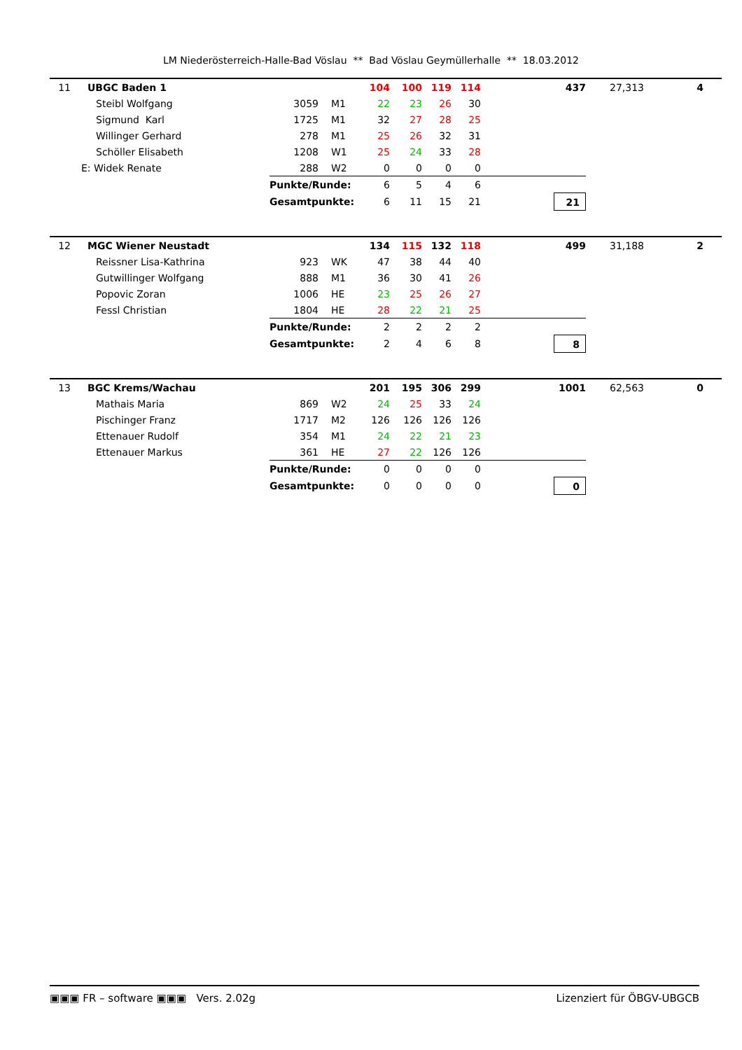LM Niederösterreich-Halle-Bad Vöslau ** Bad Vöslau Geymüllerhalle ** 18.03.2012
| 11 | UBGC Baden 1 | | | 104 | 100 | 119 | 114 | 437 | 27,313 | 4 |
| | Steibl Wolfgang | 3059 | M1 | 22 | 23 | 26 | 30 | | | |
| | Sigmund Karl | 1725 | M1 | 32 | 27 | 28 | 25 | | | |
| | Willinger Gerhard | 278 | M1 | 25 | 26 | 32 | 31 | | | |
| | Schöller Elisabeth | 1208 | W1 | 25 | 24 | 33 | 28 | | | |
| E: Widek Renate | | 288 | W2 | 0 | 0 | 0 | 0 | | | |
| | | Punkte/Runde: | | 6 | 5 | 4 | 6 | | | |
| | | Gesamtpunkte: | | 6 | 11 | 15 | 21 | 21 | | |
| 12 | MGC Wiener Neustadt | | | 134 | 115 | 132 | 118 | 499 | 31,188 | 2 |
| | Reissner Lisa-Kathrina | 923 | WK | 47 | 38 | 44 | 40 | | | |
| | Gutwillinger Wolfgang | 888 | M1 | 36 | 30 | 41 | 26 | | | |
| | Popovic Zoran | 1006 | HE | 23 | 25 | 26 | 27 | | | |
| | Fessl Christian | 1804 | HE | 28 | 22 | 21 | 25 | | | |
| | | Punkte/Runde: | | 2 | 2 | 2 | 2 | | | |
| | | Gesamtpunkte: | | 2 | 4 | 6 | 8 | 8 | | |
| 13 | BGC Krems/Wachau | | | 201 | 195 | 306 | 299 | 1001 | 62,563 | 0 |
| | Mathais Maria | 869 | W2 | 24 | 25 | 33 | 24 | | | |
| | Pischinger Franz | 1717 | M2 | 126 | 126 | 126 | 126 | | | |
| | Ettenauer Rudolf | 354 | M1 | 24 | 22 | 21 | 23 | | | |
| | Ettenauer Markus | 361 | HE | 27 | 22 | 126 | 126 | | | |
| | | Punkte/Runde: | | 0 | 0 | 0 | 0 | | | |
| | | Gesamtpunkte: | | 0 | 0 | 0 | 0 | 0 | | |
▣▣▣ FR – software ▣▣▣ Vers. 2.02g Lizenziert für ÖBGV-UBGCB